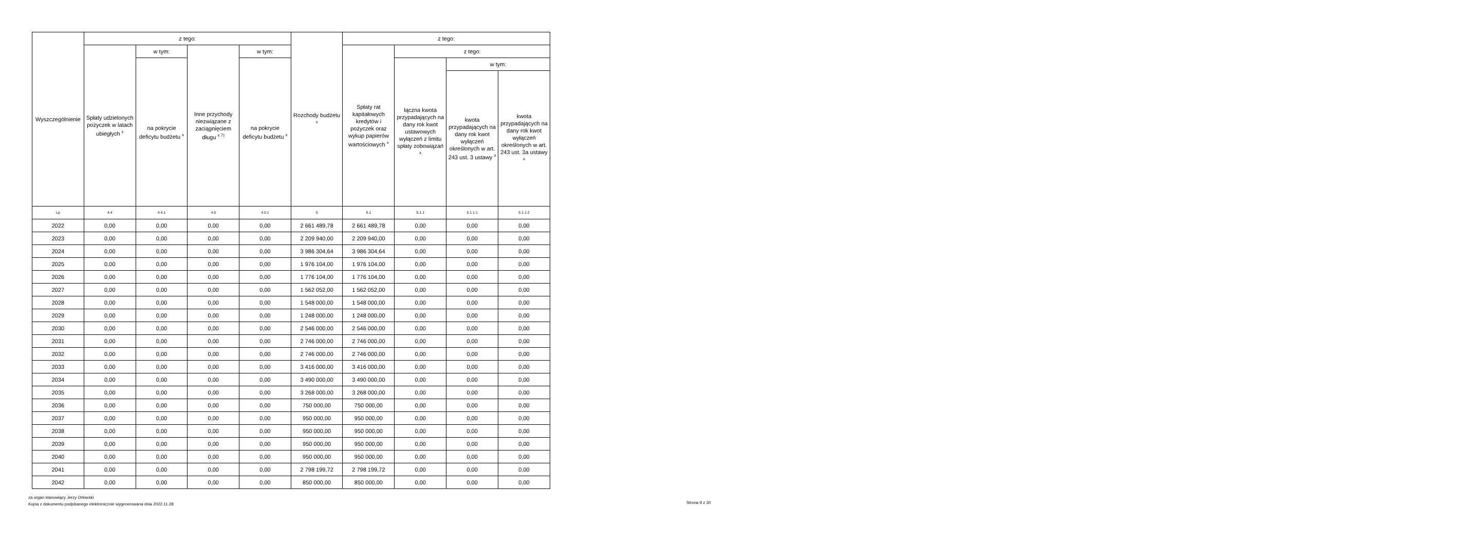| Wyszczególnienie | z tego: | | | | Rozchody budżetu <sup>x</sup> | z tego: | | | |
| --- | --- | --- | --- | --- | --- | --- | --- | --- | --- |
| | Spłaty udzielonych pożyczek w latach ubiegłych <sup>x</sup> | w tym: | Inne przychody niezwiązane z zaciągnięciem długu <sup>x 7)</sup> | w tym: | | Spłaty rat kapitałowych kredytów i pożyczek oraz wykup papierów wartościowych <sup>x</sup> | z tego: | | |
| | | na pokrycie deficytu budżetu <sup>x</sup> | | na pokrycie deficytu budżetu <sup>x</sup> | | | łączna kwota przypadających na dany rok kwot ustawowych wyłączeń z limitu spłaty zobowiązań <sup>x</sup> | w tym: | |
| | | | | | | | | kwota przypadających na dany rok kwot wyłączeń określonych w art. 243 ust. 3 ustawy <sup>x</sup> | kwota przypadających na dany rok kwot wyłączeń określonych w art. 243 ust. 3a ustawy <sup>x</sup> |
| Lp | 4.4 | 4.4.1 | 4.5 | 4.5.1 | 5 | 5.1 | 5.1.1 | 5.1.1.1 | 5.1.1.2 |
| 2022 | 0,00 | 0,00 | 0,00 | 0,00 | 2 661 489,78 | 2 661 489,78 | 0,00 | 0,00 | 0,00 |
| 2023 | 0,00 | 0,00 | 0,00 | 0,00 | 2 209 940,00 | 2 209 940,00 | 0,00 | 0,00 | 0,00 |
| 2024 | 0,00 | 0,00 | 0,00 | 0,00 | 3 986 304,64 | 3 986 304,64 | 0,00 | 0,00 | 0,00 |
| 2025 | 0,00 | 0,00 | 0,00 | 0,00 | 1 976 104,00 | 1 976 104,00 | 0,00 | 0,00 | 0,00 |
| 2026 | 0,00 | 0,00 | 0,00 | 0,00 | 1 776 104,00 | 1 776 104,00 | 0,00 | 0,00 | 0,00 |
| 2027 | 0,00 | 0,00 | 0,00 | 0,00 | 1 562 052,00 | 1 562 052,00 | 0,00 | 0,00 | 0,00 |
| 2028 | 0,00 | 0,00 | 0,00 | 0,00 | 1 548 000,00 | 1 548 000,00 | 0,00 | 0,00 | 0,00 |
| 2029 | 0,00 | 0,00 | 0,00 | 0,00 | 1 248 000,00 | 1 248 000,00 | 0,00 | 0,00 | 0,00 |
| 2030 | 0,00 | 0,00 | 0,00 | 0,00 | 2 546 000,00 | 2 546 000,00 | 0,00 | 0,00 | 0,00 |
| 2031 | 0,00 | 0,00 | 0,00 | 0,00 | 2 746 000,00 | 2 746 000,00 | 0,00 | 0,00 | 0,00 |
| 2032 | 0,00 | 0,00 | 0,00 | 0,00 | 2 746 000,00 | 2 746 000,00 | 0,00 | 0,00 | 0,00 |
| 2033 | 0,00 | 0,00 | 0,00 | 0,00 | 3 416 000,00 | 3 416 000,00 | 0,00 | 0,00 | 0,00 |
| 2034 | 0,00 | 0,00 | 0,00 | 0,00 | 3 490 000,00 | 3 490 000,00 | 0,00 | 0,00 | 0,00 |
| 2035 | 0,00 | 0,00 | 0,00 | 0,00 | 3 268 000,00 | 3 268 000,00 | 0,00 | 0,00 | 0,00 |
| 2036 | 0,00 | 0,00 | 0,00 | 0,00 | 750 000,00 | 750 000,00 | 0,00 | 0,00 | 0,00 |
| 2037 | 0,00 | 0,00 | 0,00 | 0,00 | 950 000,00 | 950 000,00 | 0,00 | 0,00 | 0,00 |
| 2038 | 0,00 | 0,00 | 0,00 | 0,00 | 950 000,00 | 950 000,00 | 0,00 | 0,00 | 0,00 |
| 2039 | 0,00 | 0,00 | 0,00 | 0,00 | 950 000,00 | 950 000,00 | 0,00 | 0,00 | 0,00 |
| 2040 | 0,00 | 0,00 | 0,00 | 0,00 | 950 000,00 | 950 000,00 | 0,00 | 0,00 | 0,00 |
| 2041 | 0,00 | 0,00 | 0,00 | 0,00 | 2 798 199,72 | 2 798 199,72 | 0,00 | 0,00 | 0,00 |
| 2042 | 0,00 | 0,00 | 0,00 | 0,00 | 850 000,00 | 850 000,00 | 0,00 | 0,00 | 0,00 |
za organ stanowiący Jerzy Orłowski
Kopia z dokumentu podpisanego elektronicznie wygenerowana dnia 2022.11.28
Strona 9 z 30